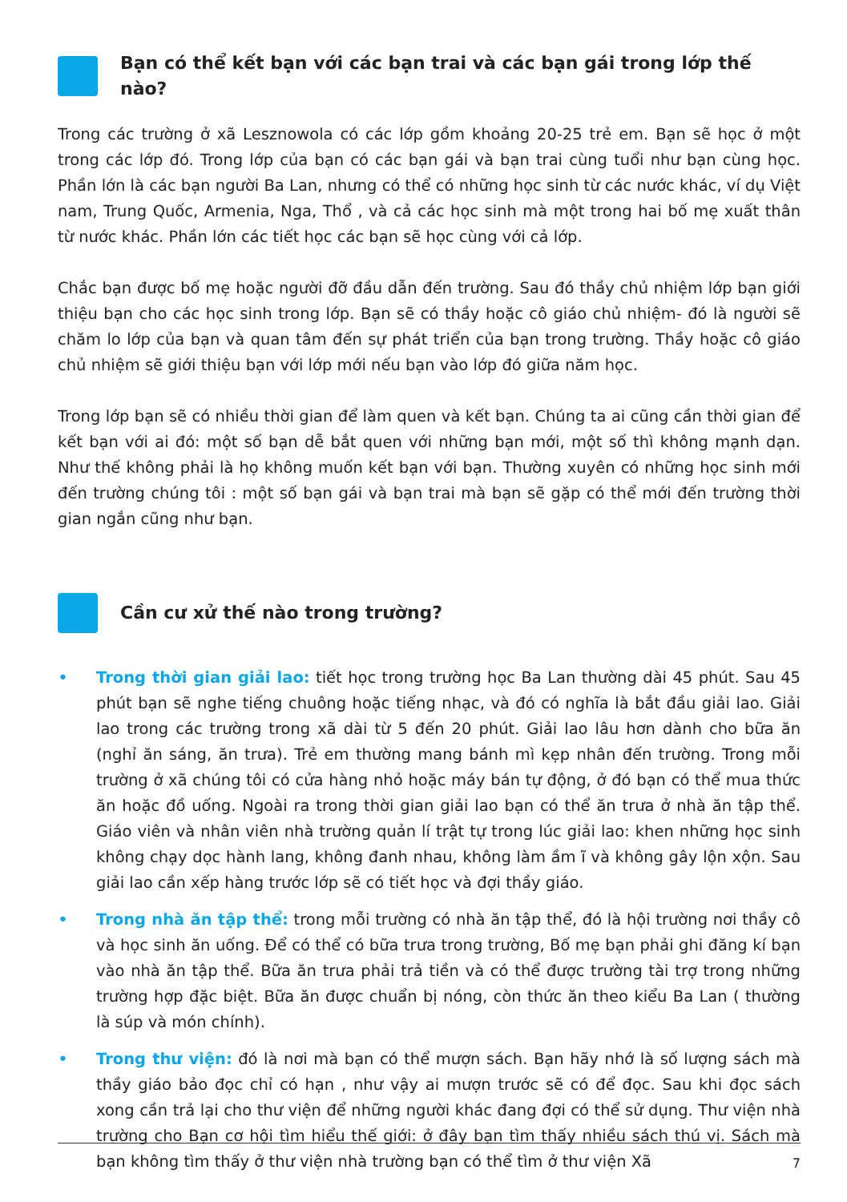Bạn có thể kết bạn với các bạn trai và các bạn gái trong lớp thế nào?
Trong các trường ở xã Lesznowola có các lớp gồm khoảng 20-25 trẻ em. Bạn sẽ học ở một trong các lớp đó. Trong lớp của bạn có các bạn gái và bạn trai cùng tuổi như bạn cùng học. Phần lớn là các bạn người Ba Lan, nhưng có thể có những học sinh từ các nước khác, ví dụ Việt nam, Trung Quốc, Armenia, Nga, Thổ , và cả các học sinh mà một trong hai bố mẹ xuất thân từ nước khác. Phần lớn các tiết học các bạn sẽ học cùng với cả lớp.
Chắc bạn được bố mẹ hoặc người đỡ đầu dẫn đến trường. Sau đó thầy chủ nhiệm lớp bạn giới thiệu bạn cho các học sinh trong lớp. Bạn sẽ có thầy hoặc cô giáo chủ nhiệm- đó là người sẽ chăm lo lớp của bạn và quan tâm đến sự phát triển của bạn trong trường. Thầy hoặc cô giáo chủ nhiệm sẽ giới thiệu bạn với lớp mới nếu bạn vào lớp đó giữa năm học.
Trong lớp bạn sẽ có nhiều thời gian để làm quen và kết bạn. Chúng ta ai cũng cần thời gian để kết bạn với ai đó: một số bạn dễ bắt quen với những bạn mới, một số thì không mạnh dạn. Như thế không phải là họ không muốn kết bạn với bạn. Thường xuyên có những học sinh mới đến trường chúng tôi : một số bạn gái và bạn trai mà bạn sẽ gặp có thể mới đến trường thời gian ngắn cũng như bạn.
Cần cư xử thế nào trong trường?
• Trong thời gian giải lao: tiết học trong trường học Ba Lan thường dài 45 phút. Sau 45 phút bạn sẽ nghe tiếng chuông hoặc tiếng nhạc, và đó có nghĩa là bắt đầu giải lao. Giải lao trong các trường trong xã dài từ 5 đến 20 phút. Giải lao lâu hơn dành cho bữa ăn (nghỉ ăn sáng, ăn trưa). Trẻ em thường mang bánh mì kẹp nhân đến trường. Trong mỗi trường ở xã chúng tôi có cửa hàng nhỏ hoặc máy bán tự động, ở đó bạn có thể mua thức ăn hoặc đồ uống. Ngoài ra trong thời gian giải lao bạn có thể ăn trưa ở nhà ăn tập thể. Giáo viên và nhân viên nhà trường quản lí trật tự trong lúc giải lao: khen những học sinh không chạy dọc hành lang, không đanh nhau, không làm ầm ĩ và không gây lộn xộn. Sau giải lao cần xếp hàng trước lớp sẽ có tiết học và đợi thầy giáo.
• Trong nhà ăn tập thể: trong mỗi trường có nhà ăn tập thể, đó là hội trường nơi thầy cô và học sinh ăn uống. Để có thể có bữa trưa trong trường, Bố mẹ bạn phải ghi đăng kí bạn vào nhà ăn tập thể. Bữa ăn trưa phải trả tiền và có thể được trường tài trợ trong những trường hợp đặc biệt. Bữa ăn được chuẩn bị nóng, còn thức ăn theo kiểu Ba Lan ( thường là súp và món chính).
• Trong thư viện: đó là nơi mà bạn có thể mượn sách. Bạn hãy nhớ là số lượng sách mà thầy giáo bảo đọc chỉ có hạn , như vậy ai mượn trước sẽ có để đọc. Sau khi đọc sách xong cần trả lại cho thư viện để những người khác đang đợi có thể sử dụng. Thư viện nhà trường cho Bạn cơ hội tìm hiểu thế giới: ở đây bạn tìm thấy nhiều sách thú vị. Sách mà bạn không tìm thấy ở thư viện nhà trường bạn có thể tìm ở thư viện Xã
7